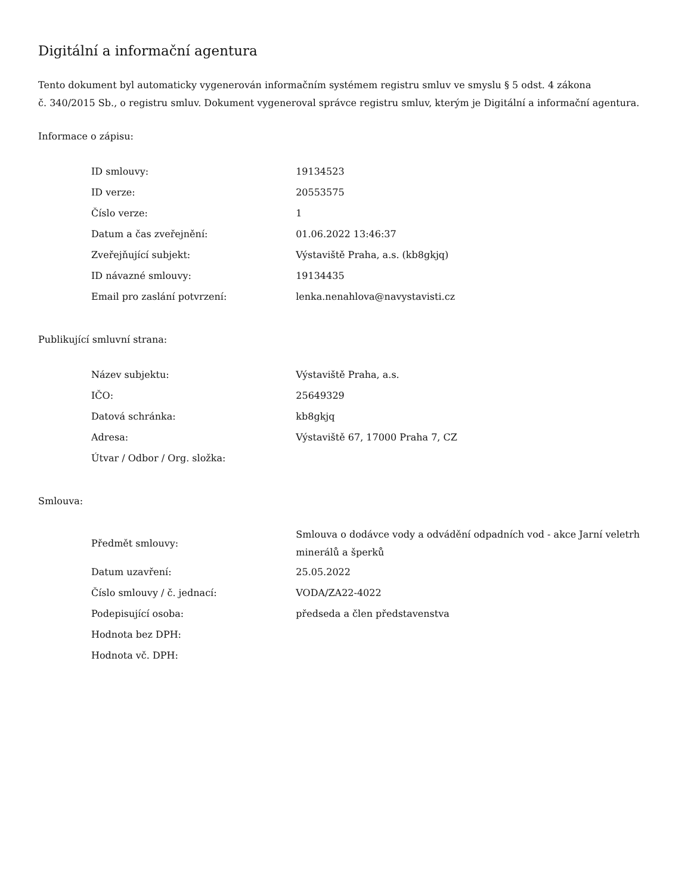Digitální a informační agentura
Tento dokument byl automaticky vygenerován informačním systémem registru smluv ve smyslu § 5 odst. 4 zákona
č. 340/2015 Sb., o registru smluv. Dokument vygeneroval správce registru smluv, kterým je Digitální a informační agentura.
Informace o zápisu:
| ID smlouvy: | 19134523 |
| ID verze: | 20553575 |
| Číslo verze: | 1 |
| Datum a čas zveřejnění: | 01.06.2022 13:46:37 |
| Zveřejňující subjekt: | Výstaviště Praha, a.s. (kb8gkjq) |
| ID návazné smlouvy: | 19134435 |
| Email pro zaslání potvrzení: | lenka.nenahlova@navystavisti.cz |
Publikující smluvní strana:
| Název subjektu: | Výstaviště Praha, a.s. |
| IČO: | 25649329 |
| Datová schránka: | kb8gkjq |
| Adresa: | Výstaviště 67, 17000 Praha 7, CZ |
| Útvar / Odbor / Org. složka: | |
Smlouva:
| Předmět smlouvy: | Smlouva o dodávce vody a odvádění odpadních vod - akce Jarní veletrh minerálů a šperků |
| Datum uzavření: | 25.05.2022 |
| Číslo smlouvy / č. jednací: | VODA/ZA22-4022 |
| Podepisující osoba: | předseda a člen představenstva |
| Hodnota bez DPH: | |
| Hodnota vč. DPH: | |